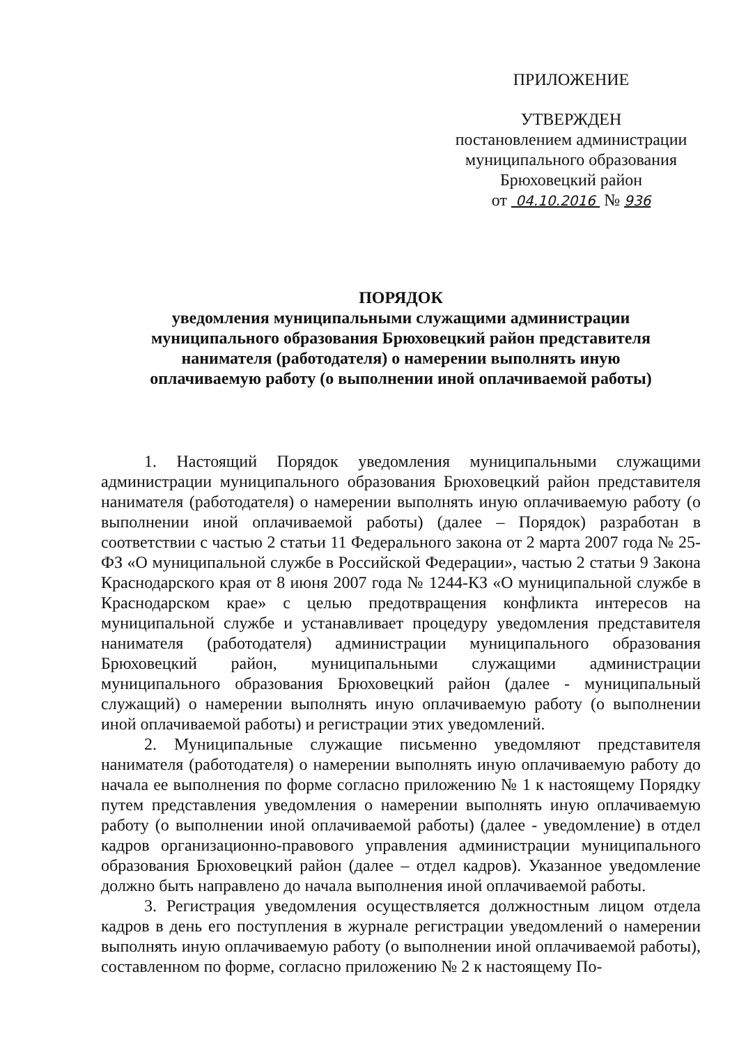ПРИЛОЖЕНИЕ
УТВЕРЖДЕН
постановлением администрации
муниципального образования
Брюховецкий район
от 04.10.2016 № 936
ПОРЯДОК
уведомления муниципальными служащими администрации
муниципального образования Брюховецкий район представителя
нанимателя (работодателя) о намерении выполнять иную
оплачиваемую работу (о выполнении иной оплачиваемой работы)
1. Настоящий Порядок уведомления муниципальными служащими администрации муниципального образования Брюховецкий район представителя нанимателя (работодателя) о намерении выполнять иную оплачиваемую работу (о выполнении иной оплачиваемой работы) (далее – Порядок) разработан в соответствии с частью 2 статьи 11 Федерального закона от 2 марта 2007 года № 25-ФЗ «О муниципальной службе в Российской Федерации», частью 2 статьи 9 Закона Краснодарского края от 8 июня 2007 года № 1244-КЗ «О муниципальной службе в Краснодарском крае» с целью предотвращения конфликта интересов на муниципальной службе и устанавливает процедуру уведомления представителя нанимателя (работодателя) администрации муниципального образования Брюховецкий район, муниципальными служащими администрации муниципального образования Брюховецкий район (далее - муниципальный служащий) о намерении выполнять иную оплачиваемую работу (о выполнении иной оплачиваемой работы) и регистрации этих уведомлений.
2. Муниципальные служащие письменно уведомляют представителя нанимателя (работодателя) о намерении выполнять иную оплачиваемую работу до начала ее выполнения по форме согласно приложению № 1 к настоящему Порядку путем представления уведомления о намерении выполнять иную оплачиваемую работу (о выполнении иной оплачиваемой работы) (далее - уведомление) в отдел кадров организационно-правового управления администрации муниципального образования Брюховецкий район (далее – отдел кадров). Указанное уведомление должно быть направлено до начала выполнения иной оплачиваемой работы.
3. Регистрация уведомления осуществляется должностным лицом отдела кадров в день его поступления в журнале регистрации уведомлений о намерении выполнять иную оплачиваемую работу (о выполнении иной оплачиваемой работы), составленном по форме, согласно приложению № 2 к настоящему По-